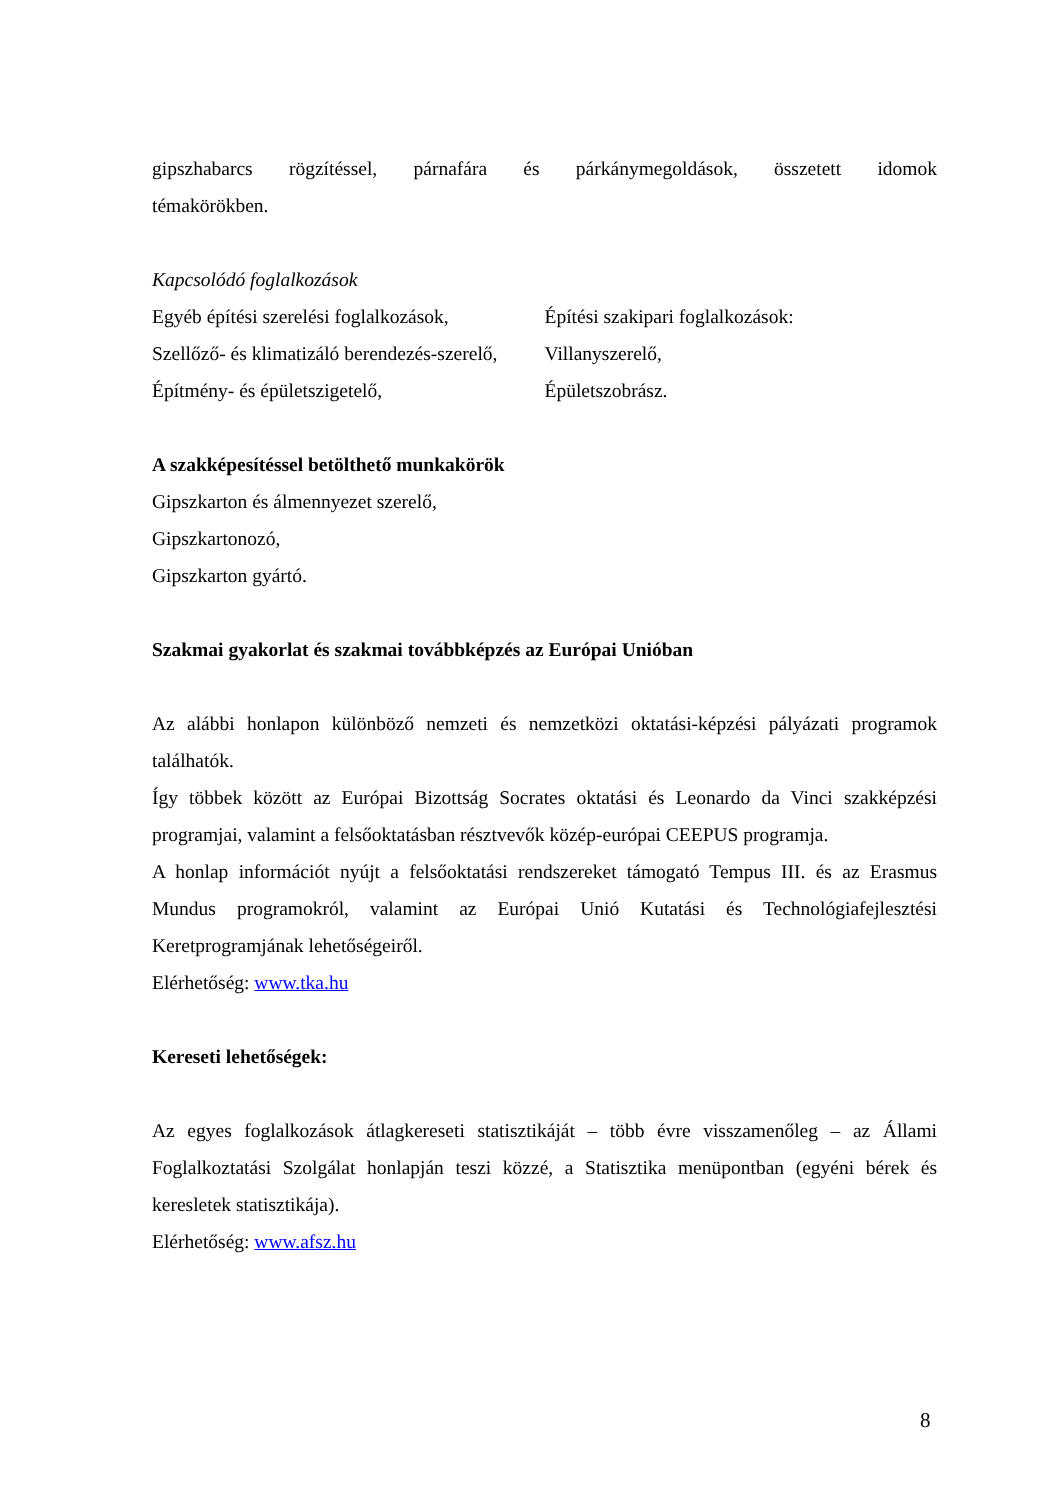gipszhabarcs rögzítéssel, párnafára és párkánymegoldások, összetett idomok
témakörökben.
Kapcsolódó foglalkozások
Egyéb építési szerelési foglalkozások,
Szellőző- és klimatizáló berendezés-szerelő,
Építmény- és épületszigetelő,
Építési szakipari foglalkozások:
Villanyszerelő,
Épületszobrász.
A szakképesítéssel betölthető munkakörök
Gipszkarton és álmennyezet szerelő,
Gipszkartonozó,
Gipszkarton gyártó.
Szakmai gyakorlat és szakmai továbbképzés az Európai Unióban
Az alábbi honlapon különböző nemzeti és nemzetközi oktatási-képzési pályázati programok találhatók.
Így többek között az Európai Bizottság Socrates oktatási és Leonardo da Vinci szakképzési programjai, valamint a felsőoktatásban résztvevők közép-európai CEEPUS programja.
A honlap információt nyújt a felsőoktatási rendszereket támogató Tempus III. és az Erasmus Mundus programokról, valamint az Európai Unió Kutatási és Technológiafejlesztési Keretprogramjának lehetőségeiről.
Elérhetőség: www.tka.hu
Kereseti lehetőségek:
Az egyes foglalkozások átlagkereseti statisztikáját – több évre visszamenőleg – az Állami Foglalkoztatási Szolgálat honlapján teszi közzé, a Statisztika menüpontban (egyéni bérek és keresletek statisztikája).
Elérhetőség: www.afsz.hu
8